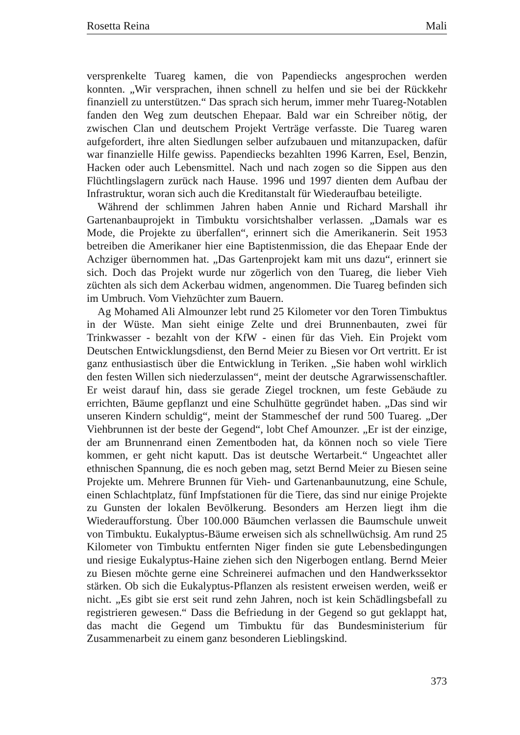Rosetta Reina Mali
versprenkelte Tuareg kamen, die von Papendiecks angesprochen werden konnten. „Wir versprachen, ihnen schnell zu helfen und sie bei der Rückkehr finanziell zu unterstützen.“ Das sprach sich herum, immer mehr Tuareg-Notablen fanden den Weg zum deutschen Ehepaar. Bald war ein Schreiber nötig, der zwischen Clan und deutschem Projekt Verträge verfasste. Die Tuareg waren aufgefordert, ihre alten Siedlungen selber aufzubauen und mitanzupacken, dafür war finanzielle Hilfe gewiss. Papendiecks bezahlten 1996 Karren, Esel, Benzin, Hacken oder auch Lebensmittel. Nach und nach zogen so die Sippen aus den Flüchtlingslagern zurück nach Hause. 1996 und 1997 dienten dem Aufbau der Infrastruktur, woran sich auch die Kreditanstalt für Wiederaufbau beteiligte.
Während der schlimmen Jahren haben Annie und Richard Marshall ihr Gartenanbauprojekt in Timbuktu vorsichtshalber verlassen. „Damals war es Mode, die Projekte zu überfallen“, erinnert sich die Amerikanerin. Seit 1953 betreiben die Amerikaner hier eine Baptistenmission, die das Ehepaar Ende der Achziger übernommen hat. „Das Gartenprojekt kam mit uns dazu“, erinnert sie sich. Doch das Projekt wurde nur zögerlich von den Tuareg, die lieber Vieh züchten als sich dem Ackerbau widmen, angenommen. Die Tuareg befinden sich im Umbruch. Vom Viehzüchter zum Bauern.
Ag Mohamed Ali Almounzer lebt rund 25 Kilometer vor den Toren Timbuktus in der Wüste. Man sieht einige Zelte und drei Brunnenbauten, zwei für Trinkwasser - bezahlt von der KfW - einen für das Vieh. Ein Projekt vom Deutschen Entwicklungsdienst, den Bernd Meier zu Biesen vor Ort vertritt. Er ist ganz enthusiastisch über die Entwicklung in Teriken. „Sie haben wohl wirklich den festen Willen sich niederzulassen“, meint der deutsche Agrarwissenschaftler. Er weist darauf hin, dass sie gerade Ziegel trocknen, um feste Gebäude zu errichten, Bäume gepflanzt und eine Schulhütte gegründet haben. „Das sind wir unseren Kindern schuldig“, meint der Stammeschef der rund 500 Tuareg. „Der Viehbrunnen ist der beste der Gegend“, lobt Chef Amounzer. „Er ist der einzige, der am Brunnenrand einen Zementboden hat, da können noch so viele Tiere kommen, er geht nicht kaputt. Das ist deutsche Wertarbeit.“ Ungeachtet aller ethnischen Spannung, die es noch geben mag, setzt Bernd Meier zu Biesen seine Projekte um. Mehrere Brunnen für Vieh- und Gartenanbaunutzung, eine Schule, einen Schlachtplatz, fünf Impfstationen für die Tiere, das sind nur einige Projekte zu Gunsten der lokalen Bevölkerung. Besonders am Herzen liegt ihm die Wiederaufforstung. Über 100.000 Bäumchen verlassen die Baumschule unweit von Timbuktu. Eukalyptus-Bäume erweisen sich als schnellwüchsig. Am rund 25 Kilometer von Timbuktu entfernten Niger finden sie gute Lebensbedingungen und riesige Eukalyptus-Haine ziehen sich den Nigerbogen entlang. Bernd Meier zu Biesen möchte gerne eine Schreinerei aufmachen und den Handwerkssektor stärken. Ob sich die Eukalyptus-Pflanzen als resistent erweisen werden, weiß er nicht. „Es gibt sie erst seit rund zehn Jahren, noch ist kein Schädlingsbefall zu registrieren gewesen.“ Dass die Befriedung in der Gegend so gut geklappt hat, das macht die Gegend um Timbuktu für das Bundesministerium für Zusammenarbeit zu einem ganz besonderen Lieblingskind.
373